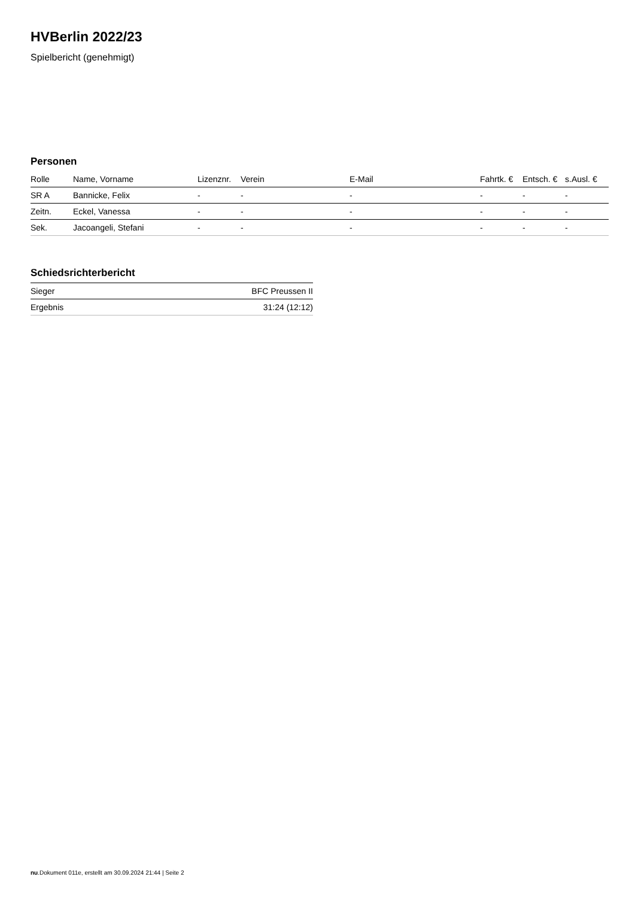HVBerlin 2022/23
Spielbericht (genehmigt)
Personen
| Rolle | Name, Vorname | Lizenznr. | Verein | E-Mail | Fahrtk. € | Entsch. € | s.Ausl. € |
| --- | --- | --- | --- | --- | --- | --- | --- |
| SR A | Bannicke, Felix | - | - | - | - | - | - |
| Zeitn. | Eckel, Vanessa | - | - | - | - | - | - |
| Sek. | Jacoangeli, Stefani | - | - | - | - | - | - |
Schiedsrichterbericht
| Sieger | BFC Preussen II |
| Ergebnis | 31:24 (12:12) |
nu.Dokument 011e, erstellt am 30.09.2024 21:44 | Seite 2